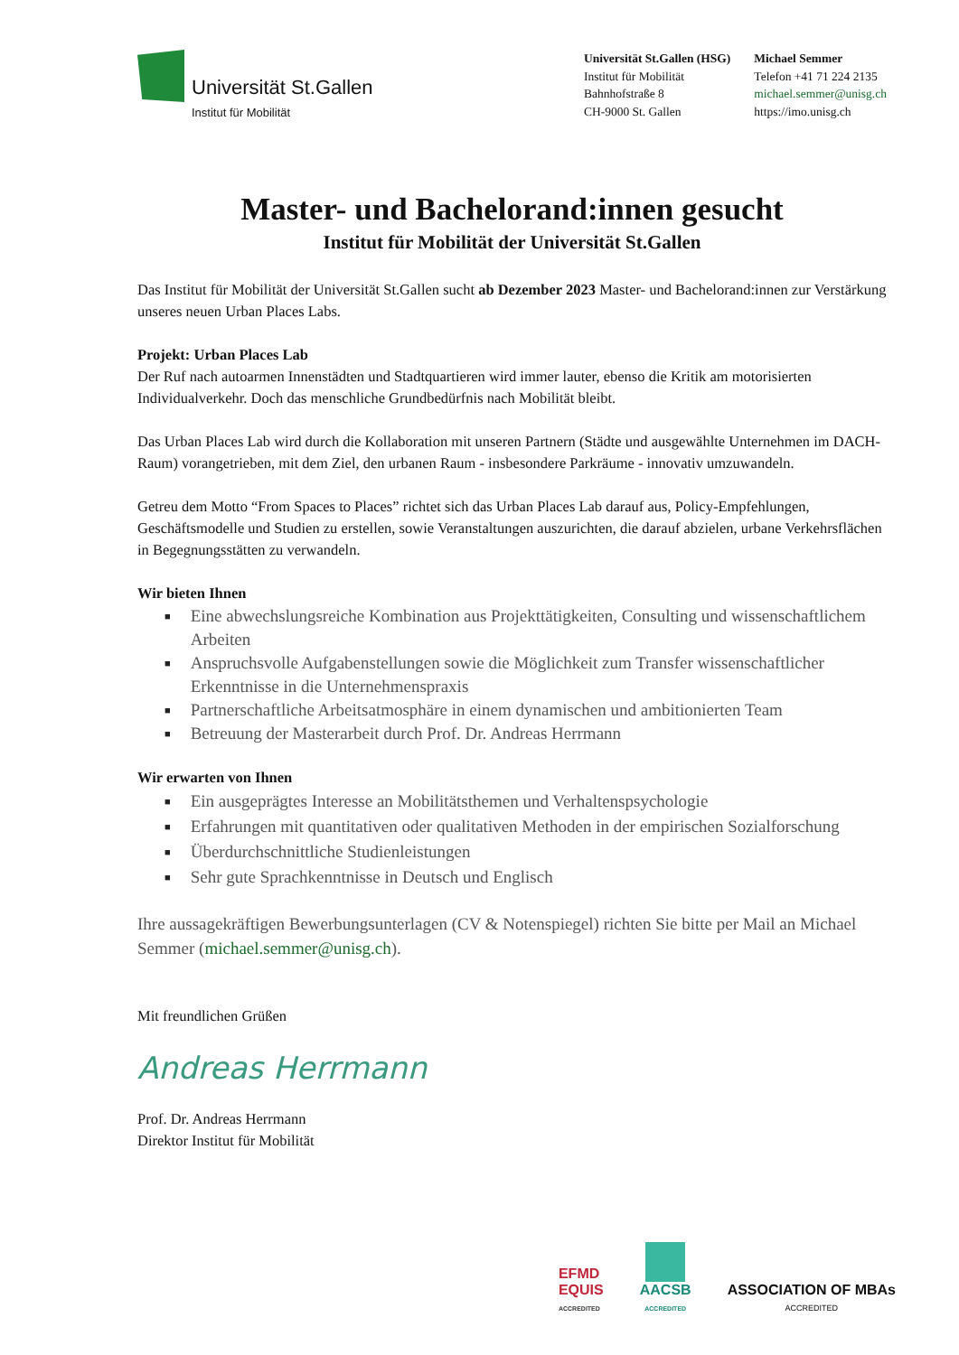Universität St.Gallen
Institut für Mobilität
Universität St.Gallen (HSG)
Institut für Mobilität
Bahnhofstraße 8
CH-9000 St. Gallen
Michael Semmer
Telefon +41 71 224 2135
michael.semmer@unisg.ch
https://imo.unisg.ch
Master- und Bachelorand:innen gesucht
Institut für Mobilität der Universität St.Gallen
Das Institut für Mobilität der Universität St.Gallen sucht ab Dezember 2023 Master- und Bachelorand:innen zur Verstärkung unseres neuen Urban Places Labs.
Projekt: Urban Places Lab
Der Ruf nach autoarmen Innenstädten und Stadtquartieren wird immer lauter, ebenso die Kritik am motorisierten Individualverkehr. Doch das menschliche Grundbedürfnis nach Mobilität bleibt.
Das Urban Places Lab wird durch die Kollaboration mit unseren Partnern (Städte und ausgewählte Unternehmen im DACH-Raum) vorangetrieben, mit dem Ziel, den urbanen Raum - insbesondere Parkräume - innovativ umzuwandeln.
Getreu dem Motto “From Spaces to Places” richtet sich das Urban Places Lab darauf aus, Policy-Empfehlungen, Geschäftsmodelle und Studien zu erstellen, sowie Veranstaltungen auszurichten, die darauf abzielen, urbane Verkehrsflächen in Begegnungsstätten zu verwandeln.
Wir bieten Ihnen
■ Eine abwechslungsreiche Kombination aus Projekttätigkeiten, Consulting und wissenschaftlichem Arbeiten
■ Anspruchsvolle Aufgabenstellungen sowie die Möglichkeit zum Transfer wissenschaftlicher Erkenntnisse in die Unternehmenspraxis
■ Partnerschaftliche Arbeitsatmosphäre in einem dynamischen und ambitionierten Team
■ Betreuung der Masterarbeit durch Prof. Dr. Andreas Herrmann
Wir erwarten von Ihnen
■ Ein ausgeprägtes Interesse an Mobilitätsthemen und Verhaltenspsychologie
■ Erfahrungen mit quantitativen oder qualitativen Methoden in der empirischen Sozialforschung
■ Überdurchschnittliche Studienleistungen
■ Sehr gute Sprachkenntnisse in Deutsch und Englisch
Ihre aussagekräftigen Bewerbungsunterlagen (CV & Notenspiegel) richten Sie bitte per Mail an Michael Semmer (michael.semmer@unisg.ch).
Mit freundlichen Grüßen
Andreas Herrmann
Prof. Dr. Andreas Herrmann
Direktor Institut für Mobilität
EFMD
EQUIS
ACCREDITED
AACSB
ACCREDITED
ASSOCIATION OF MBAs
ACCREDITED